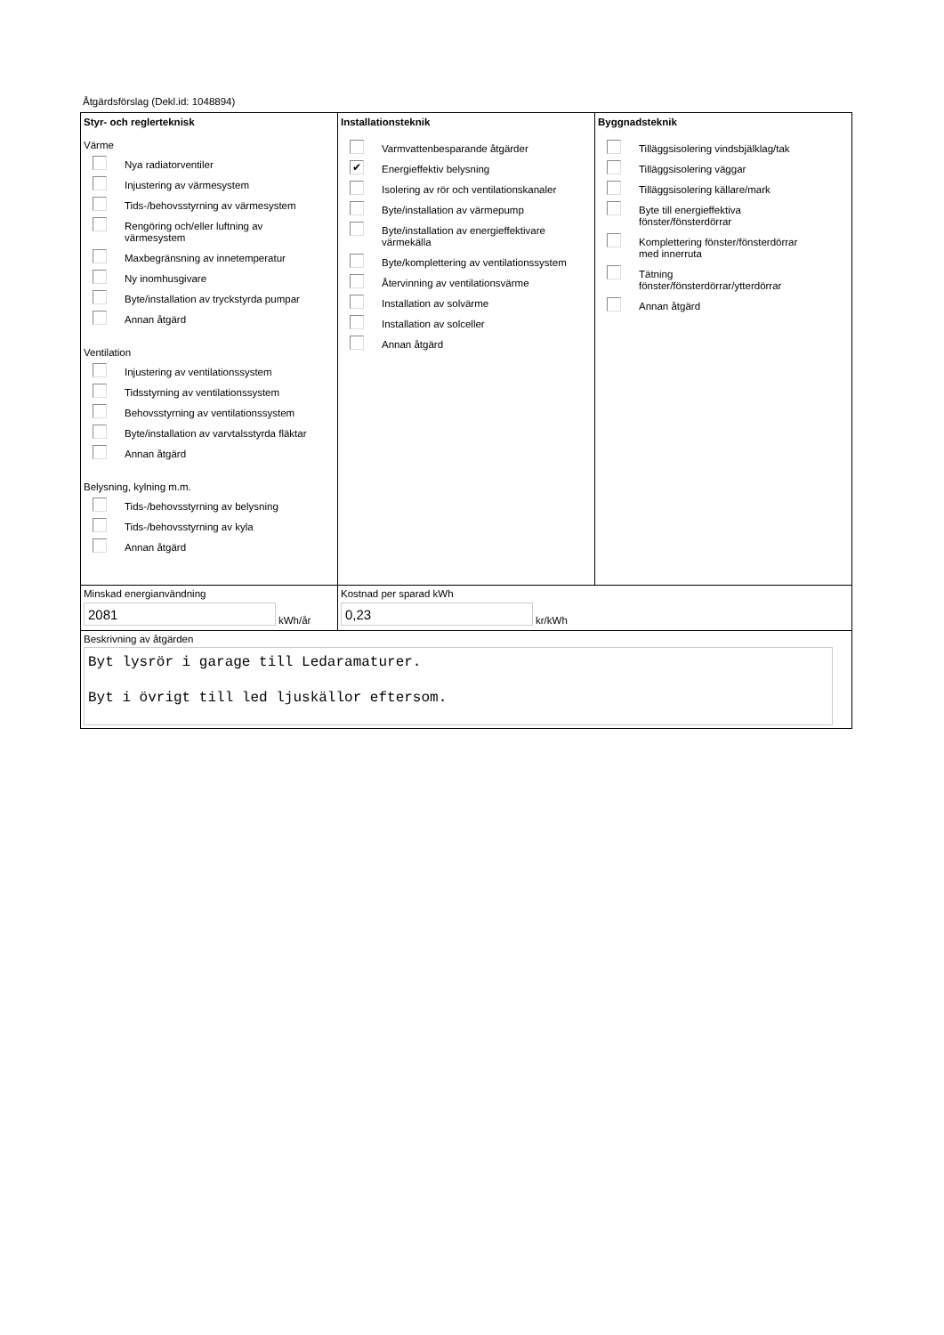Åtgärdsförslag (Dekl.id: 1048894)
Styr- och reglerteknisk
Värme
Nya radiatorventiler
Injustering av värmesystem
Tids-/behovsstyrning av värmesystem
Rengöring och/eller luftning av
värmesystem
Maxbegränsning av innetemperatur
Ny inomhusgivare
Byte/installation av tryckstyrda pumpar
Annan åtgärd
Ventilation
Injustering av ventilationssystem
Tidsstyrning av ventilationssystem
Behovsstyrning av ventilationssystem
Byte/installation av varvtalsstyrda fläktar
Annan åtgärd
Belysning, kylning m.m.
Tids-/behovsstyrning av belysning
Tids-/behovsstyrning av kyla
Annan åtgärd
Installationsteknik
Varmvattenbesparande åtgärder
✔
Energieffektiv belysning
Isolering av rör och ventilationskanaler
Byte/installation av värmepump
Byte/installation av energieffektivare
värmekälla
Byte/komplettering av ventilationssystem
Återvinning av ventilationsvärme
Installation av solvärme
Installation av solceller
Annan åtgärd
Byggnadsteknik
Tilläggsisolering vindsbjälklag/tak
Tilläggsisolering väggar
Tilläggsisolering källare/mark
Byte till energieffektiva
fönster/fönsterdörrar
Komplettering fönster/fönsterdörrar
med innerruta
Tätning
fönster/fönsterdörrar/ytterdörrar
Annan åtgärd
Minskad energianvändning
2081
kWh/år
Kostnad per sparad kWh
0,23
kr/kWh
Beskrivning av åtgärden
Byt lysrör i garage till Ledaramaturer.
Byt i övrigt till led ljuskällor eftersom.